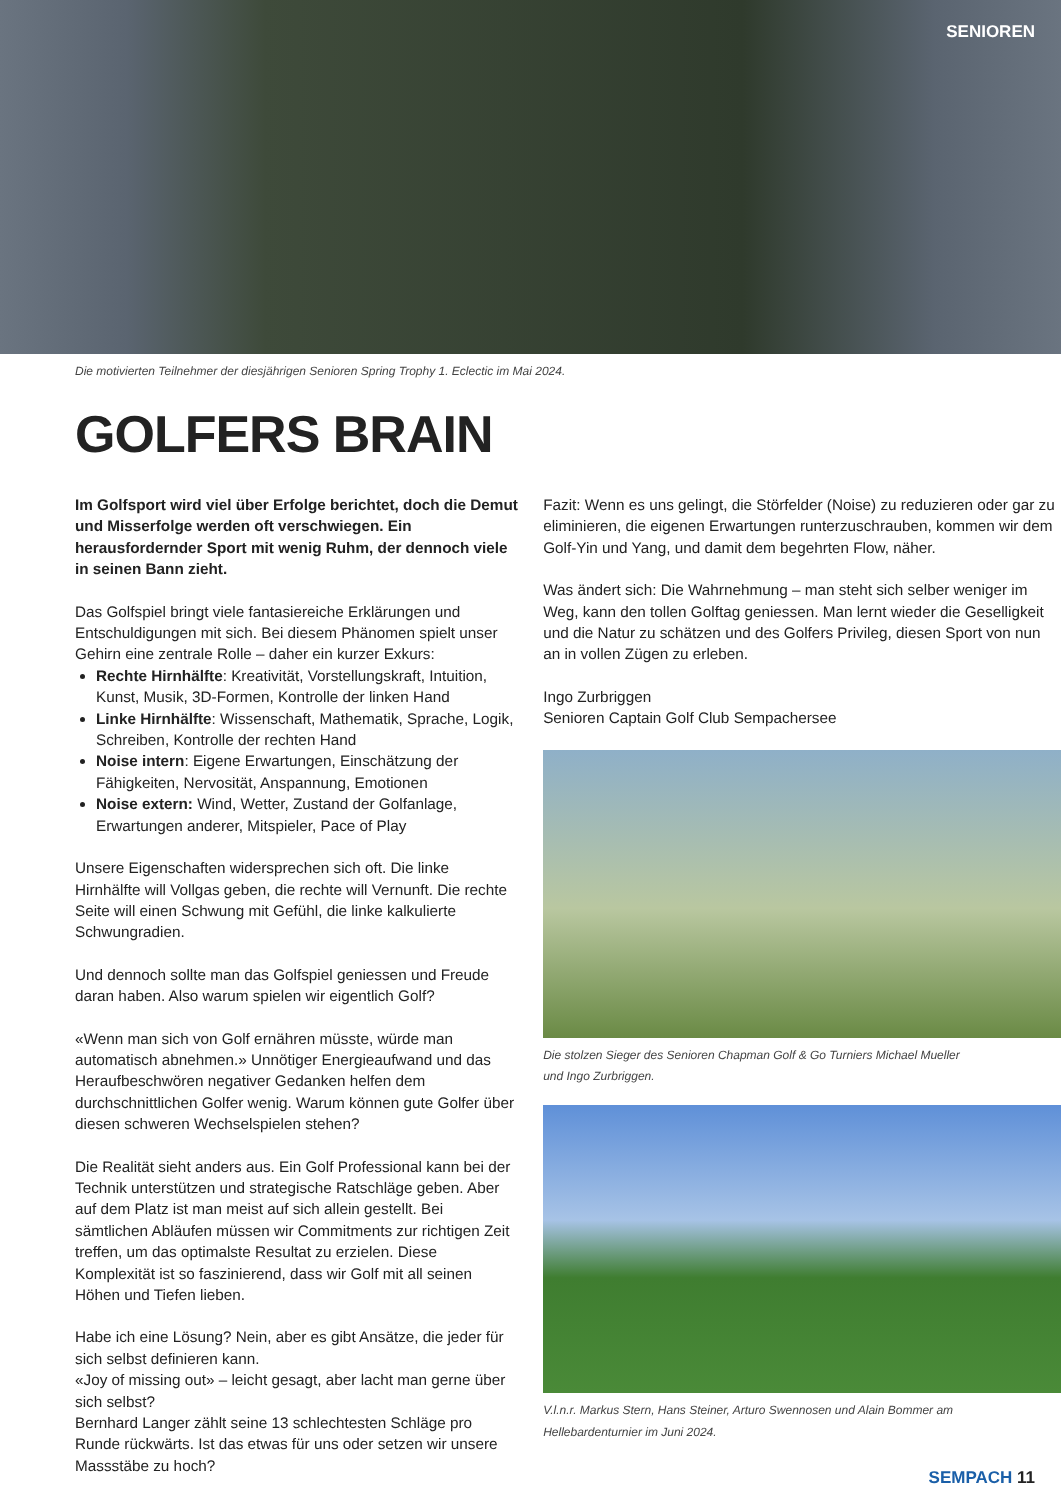SENIOREN
Die motivierten Teilnehmer der diesjährigen Senioren Spring Trophy 1. Eclectic im Mai 2024.
GOLFERS BRAIN
Im Golfsport wird viel über Erfolge berichtet, doch die Demut und Misserfolge werden oft verschwiegen. Ein herausfordernder Sport mit wenig Ruhm, der dennoch viele in seinen Bann zieht.
Das Golfspiel bringt viele fantasiereiche Erklärungen und Entschuldigungen mit sich. Bei diesem Phänomen spielt unser Gehirn eine zentrale Rolle – daher ein kurzer Exkurs:
Rechte Hirnhälfte: Kreativität, Vorstellungskraft, Intuition, Kunst, Musik, 3D-Formen, Kontrolle der linken Hand
Linke Hirnhälfte: Wissenschaft, Mathematik, Sprache, Logik, Schreiben, Kontrolle der rechten Hand
Noise intern: Eigene Erwartungen, Einschätzung der Fähigkeiten, Nervosität, Anspannung, Emotionen
Noise extern: Wind, Wetter, Zustand der Golfanlage, Erwartungen anderer, Mitspieler, Pace of Play
Unsere Eigenschaften widersprechen sich oft. Die linke Hirnhälfte will Vollgas geben, die rechte will Vernunft. Die rechte Seite will einen Schwung mit Gefühl, die linke kalkulierte Schwungradien.
Und dennoch sollte man das Golfspiel geniessen und Freude daran haben. Also warum spielen wir eigentlich Golf?
«Wenn man sich von Golf ernähren müsste, würde man automatisch abnehmen.» Unnötiger Energieaufwand und das Heraufbeschwören negativer Gedanken helfen dem durchschnittlichen Golfer wenig. Warum können gute Golfer über diesen schweren Wechselspielen stehen?
Die Realität sieht anders aus. Ein Golf Professional kann bei der Technik unterstützen und strategische Ratschläge geben. Aber auf dem Platz ist man meist auf sich allein gestellt. Bei sämtlichen Abläufen müssen wir Commitments zur richtigen Zeit treffen, um das optimalste Resultat zu erzielen. Diese Komplexität ist so faszinierend, dass wir Golf mit all seinen Höhen und Tiefen lieben.
Habe ich eine Lösung? Nein, aber es gibt Ansätze, die jeder für sich selbst definieren kann.
«Joy of missing out» – leicht gesagt, aber lacht man gerne über sich selbst?
Bernhard Langer zählt seine 13 schlechtesten Schläge pro Runde rückwärts. Ist das etwas für uns oder setzen wir unsere Massstäbe zu hoch?
Fazit: Wenn es uns gelingt, die Störfelder (Noise) zu reduzieren oder gar zu eliminieren, die eigenen Erwartungen runterzuschrauben, kommen wir dem Golf-Yin und Yang, und damit dem begehrten Flow, näher.
Was ändert sich: Die Wahrnehmung – man steht sich selber weniger im Weg, kann den tollen Golftag geniessen. Man lernt wieder die Geselligkeit und die Natur zu schätzen und des Golfers Privileg, diesen Sport von nun an in vollen Zügen zu erleben.
Ingo Zurbriggen
Senioren Captain Golf Club Sempachersee
Die stolzen Sieger des Senioren Chapman Golf & Go Turniers Michael Mueller
und Ingo Zurbriggen.
V.l.n.r. Markus Stern, Hans Steiner, Arturo Swennosen und Alain Bommer am
Hellebardenturnier im Juni 2024.
SEMPACH 11